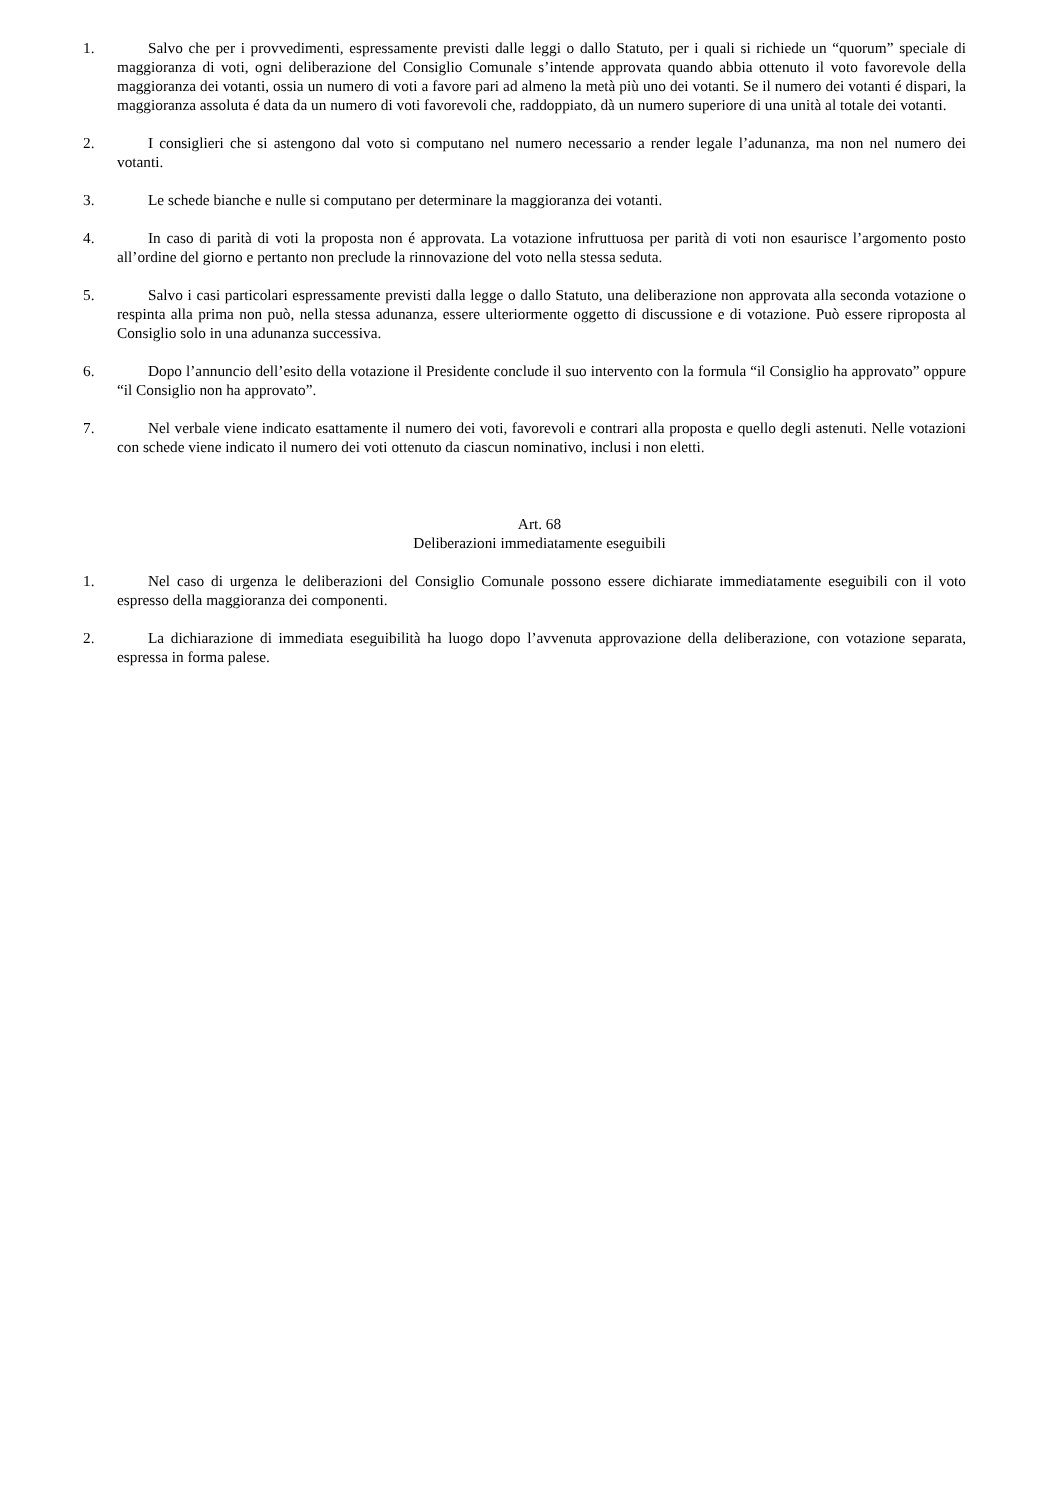1. Salvo che per i provvedimenti, espressamente previsti dalle leggi o dallo Statuto, per i quali si richiede un “quorum” speciale di maggioranza di voti, ogni deliberazione del Consiglio Comunale s’intende approvata quando abbia ottenuto il voto favorevole della maggioranza dei votanti, ossia un numero di voti a favore pari ad almeno la metà più uno dei votanti. Se il numero dei votanti é dispari, la maggioranza assoluta é data da un numero di voti favorevoli che, raddoppiato, dà un numero superiore di una unità al totale dei votanti.
2. I consiglieri che si astengono dal voto si computano nel numero necessario a render legale l’adunanza, ma non nel numero dei votanti.
3. Le schede bianche e nulle si computano per determinare la maggioranza dei votanti.
4. In caso di parità di voti la proposta non é approvata. La votazione infruttuosa per parità di voti non esaurisce l’argomento posto all’ordine del giorno e pertanto non preclude la rinnovazione del voto nella stessa seduta.
5. Salvo i casi particolari espressamente previsti dalla legge o dallo Statuto, una deliberazione non approvata alla seconda votazione o respinta alla prima non può, nella stessa adunanza, essere ulteriormente oggetto di discussione e di votazione. Può essere riproposta al Consiglio solo in una adunanza successiva.
6. Dopo l’annuncio dell’esito della votazione il Presidente conclude il suo intervento con la formula “il Consiglio ha approvato” oppure “il Consiglio non ha approvato”.
7. Nel verbale viene indicato esattamente il numero dei voti, favorevoli e contrari alla proposta e quello degli astenuti. Nelle votazioni con schede viene indicato il numero dei voti ottenuto da ciascun nominativo, inclusi i non eletti.
Art. 68
Deliberazioni immediatamente eseguibili
1. Nel caso di urgenza le deliberazioni del Consiglio Comunale possono essere dichiarate immediatamente eseguibili con il voto espresso della maggioranza dei componenti.
2. La dichiarazione di immediata eseguibilità ha luogo dopo l’avvenuta approvazione della deliberazione, con votazione separata, espressa in forma palese.